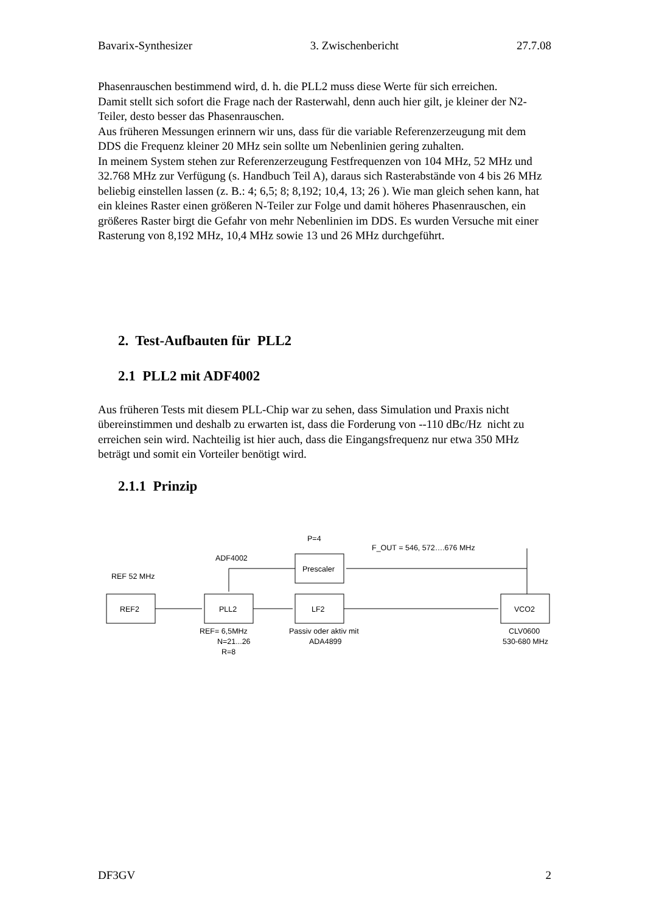Bavarix-Synthesizer 3. Zwischenbericht 27.7.08
Phasenrauschen bestimmend wird, d. h. die PLL2 muss diese Werte für sich erreichen.
Damit stellt sich sofort die Frage nach der Rasterwahl, denn auch hier gilt, je kleiner der N2-Teiler, desto besser das Phasenrauschen.
Aus früheren Messungen erinnern wir uns, dass für die variable Referenzerzeugung mit dem DDS die Frequenz kleiner 20 MHz sein sollte um Nebenlinien gering zuhalten.
In meinem System stehen zur Referenzerzeugung Festfrequenzen von 104 MHz, 52 MHz und 32.768 MHz zur Verfügung (s. Handbuch Teil A), daraus sich Rasterabstände von 4 bis 26 MHz beliebig einstellen lassen (z. B.: 4; 6,5; 8; 8,192; 10,4, 13; 26 ). Wie man gleich sehen kann, hat ein kleines Raster einen größeren N-Teiler zur Folge und damit höheres Phasenrauschen, ein größeres Raster birgt die Gefahr von mehr Nebenlinien im DDS. Es wurden Versuche mit einer Rasterung von 8,192 MHz, 10,4 MHz sowie 13 und 26 MHz durchgeführt.
2. Test-Aufbauten für PLL2
2.1 PLL2 mit ADF4002
Aus früheren Tests mit diesem PLL-Chip war zu sehen, dass Simulation und Praxis nicht übereinstimmen und deshalb zu erwarten ist, dass die Forderung von --110 dBc/Hz nicht zu erreichen sein wird. Nachteilig ist hier auch, dass die Eingangsfrequenz nur etwa 350 MHz beträgt und somit ein Vorteiler benötigt wird.
2.1.1 Prinzip
REF 52 MHz
ADF4002
P=4
F_OUT = 546, 572….676 MHz
REF2
PLL2
LF2
VCO2
Prescaler
REF= 6,5MHz
N=21...26
R=8
Passiv oder aktiv mit
ADA4899
CLV0600
530-680 MHz
DF3GV 2